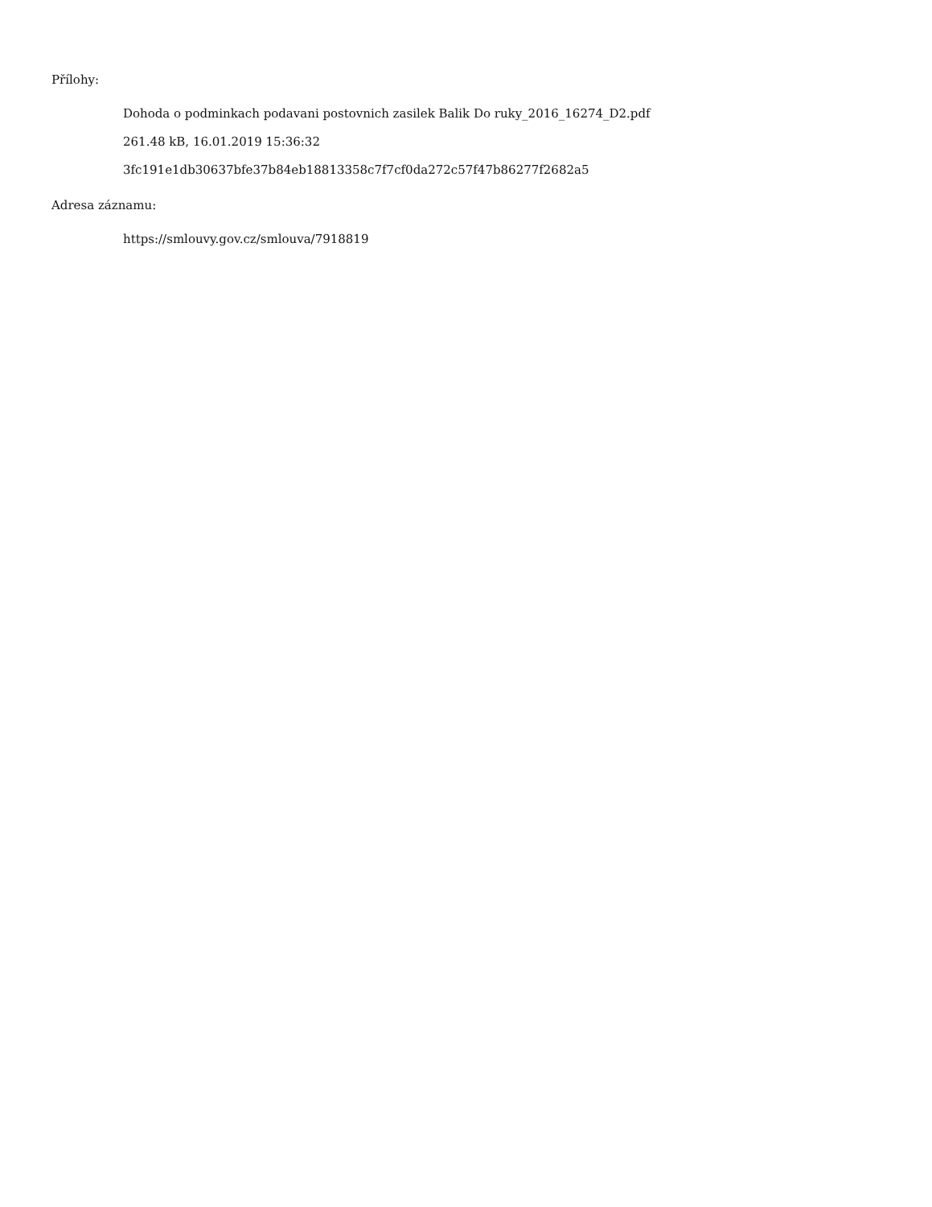Přílohy:
Dohoda o podminkach podavani postovnich zasilek Balik Do ruky_2016_16274_D2.pdf
261.48 kB, 16.01.2019 15:36:32
3fc191e1db30637bfe37b84eb18813358c7f7cf0da272c57f47b86277f2682a5
Adresa záznamu:
https://smlouvy.gov.cz/smlouva/7918819